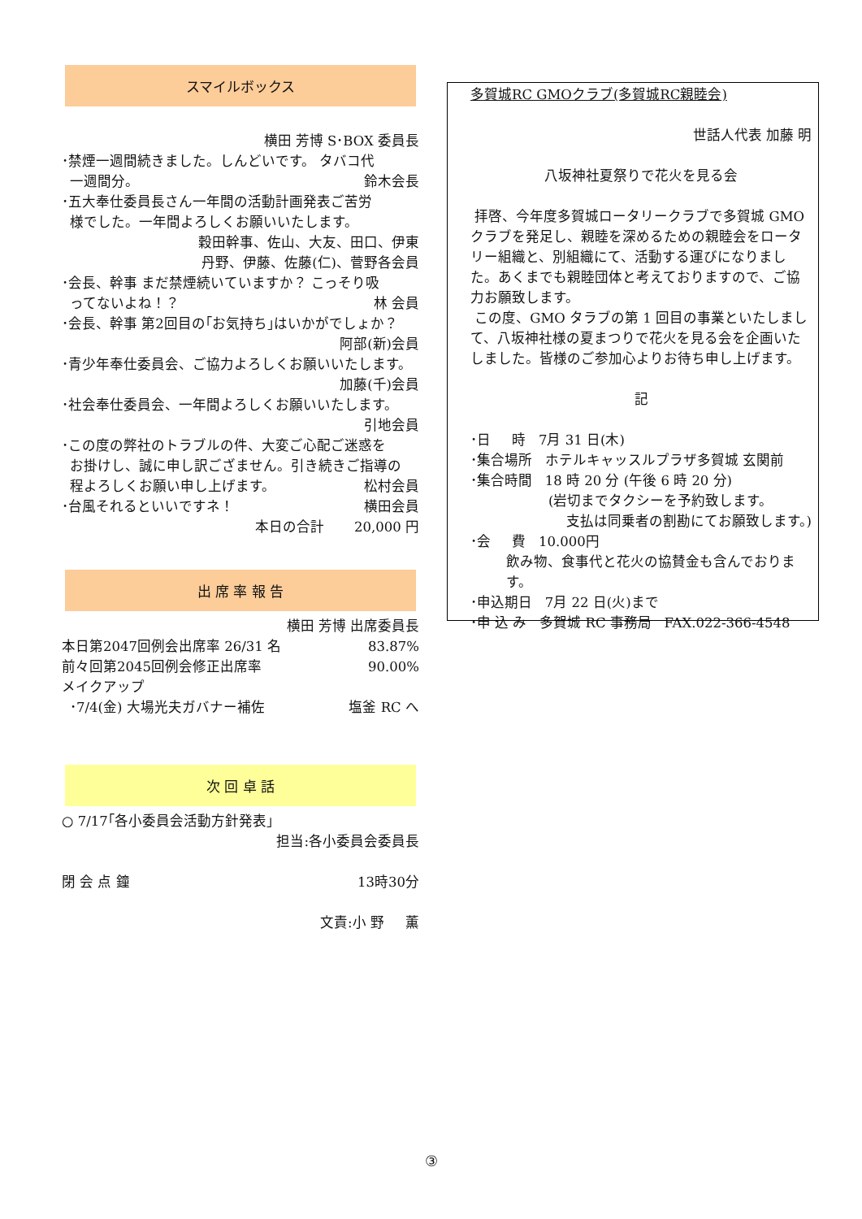スマイルボックス
横田 芳博 S･BOX 委員長
･禁煙一週間続きました。しんどいです。 タバコ代
一週間分。 鈴木会長
･五大奉仕委員長さん一年間の活動計画発表ご苦労
様でした。一年間よろしくお願いいたします。
穀田幹事、佐山、大友、田口、伊東
丹野、伊藤、佐藤(仁)、菅野各会員
･会長、幹事 まだ禁煙続いていますか？ こっそり吸
ってないよね！？ 林 会員
･会長、幹事 第2回目の｢お気持ち｣はいかがでしょか？
阿部(新)会員
･青少年奉仕委員会、ご協力よろしくお願いいたします。
加藤(千)会員
･社会奉仕委員会、一年間よろしくお願いいたします。
引地会員
･この度の弊社のトラブルの件、大変ご心配ご迷惑を
お掛けし、誠に申し訳ござません。引き続きご指導の
程よろしくお願い申し上げます。 松村会員
･台風それるといいですネ！ 横田会員
本日の合計 20,000 円
出 席 率 報 告
横田 芳博 出席委員長
本日第2047回例会出席率 26/31 名 83.87%
前々回第2045回例会修正出席率 90.00%
メイクアップ
･7/4(金) 大場光夫ガバナー補佐 塩釜 RC へ
次 回 卓 話
○ 7/17｢各小委員会活動方針発表｣
担当:各小委員会委員長
閉 会 点 鐘 13時30分
文責:小 野 薫
多賀城RC GMOクラブ(多賀城RC親睦会)
世話人代表 加藤 明
八坂神社夏祭りで花火を見る会
拝啓、今年度多賀城ロータリークラブで多賀城 GMO クラブを発足し、親睦を深めるための親睦会をロータリー組織と、別組織にて、活動する運びになりました。あくまでも親睦団体と考えておりますので、ご協力お願致します。
この度、GMO タラブの第 1 回目の事業といたしまして、八坂神社様の夏まつりで花火を見る会を企画いたしました。皆様のご参加心よりお待ち申し上げます。
記
･日 時 7月 31 日(木)
･集合場所 ホテルキャッスルプラザ多賀城 玄関前
･集合時間 18 時 20 分 (午後 6 時 20 分)
(岩切までタクシーを予約致します。
支払は同乗者の割勘にてお願致します。)
･会 費 10.000円
飲み物、食事代と花火の協賛金も含んでおります。
･申込期日 7月 22 日(火)まで
･申 込 み 多賀城 RC 事務局 FAX.022-366-4548
③